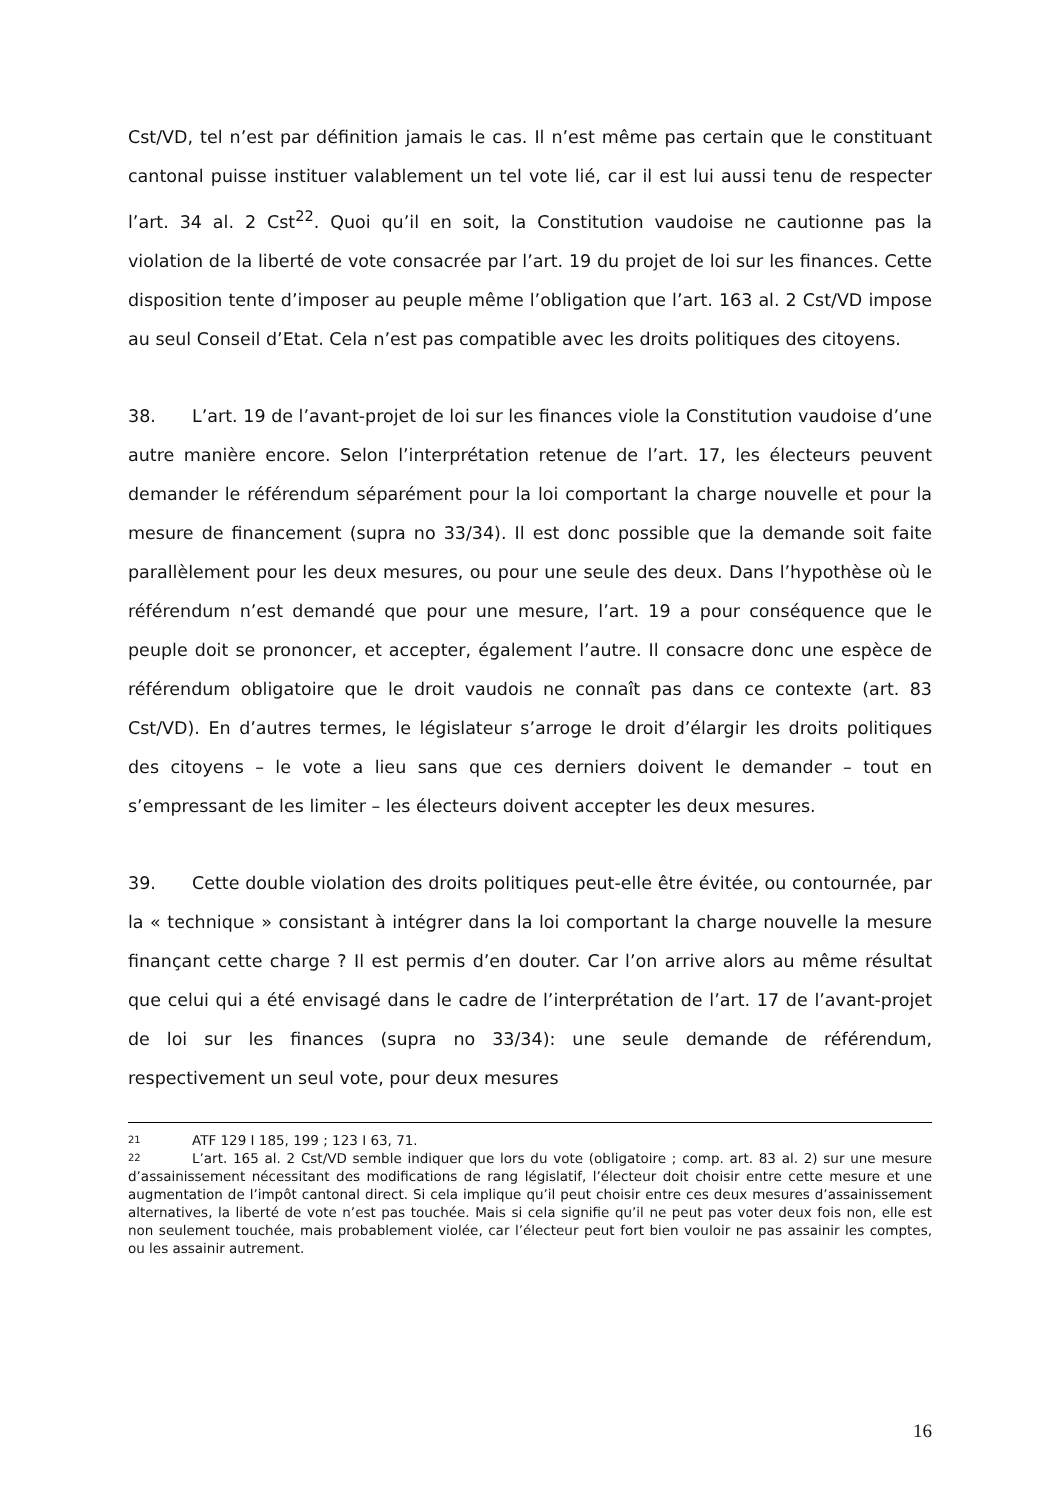Cst/VD, tel n’est par définition jamais le cas. Il n’est même pas certain que le constituant cantonal puisse instituer valablement un tel vote lié, car il est lui aussi tenu de respecter l’art. 34 al. 2 Cst<sup>22</sup>. Quoi qu’il en soit, la Constitution vaudoise ne cautionne pas la violation de la liberté de vote consacrée par l’art. 19 du projet de loi sur les finances. Cette disposition tente d’imposer au peuple même l’obligation que l’art. 163 al. 2 Cst/VD impose au seul Conseil d’Etat. Cela n’est pas compatible avec les droits politiques des citoyens.
38. L’art. 19 de l’avant-projet de loi sur les finances viole la Constitution vaudoise d’une autre manière encore. Selon l’interprétation retenue de l’art. 17, les électeurs peuvent demander le référendum séparément pour la loi comportant la charge nouvelle et pour la mesure de financement (supra no 33/34). Il est donc possible que la demande soit faite parallèlement pour les deux mesures, ou pour une seule des deux. Dans l’hypothèse où le référendum n’est demandé que pour une mesure, l’art. 19 a pour conséquence que le peuple doit se prononcer, et accepter, également l’autre. Il consacre donc une espèce de référendum obligatoire que le droit vaudois ne connaît pas dans ce contexte (art. 83 Cst/VD). En d’autres termes, le législateur s’arroge le droit d’élargir les droits politiques des citoyens – le vote a lieu sans que ces derniers doivent le demander – tout en s’empressant de les limiter – les électeurs doivent accepter les deux mesures.
39. Cette double violation des droits politiques peut-elle être évitée, ou contournée, par la « technique » consistant à intégrer dans la loi comportant la charge nouvelle la mesure finançant cette charge ? Il est permis d’en douter. Car l’on arrive alors au même résultat que celui qui a été envisagé dans le cadre de l’interprétation de l’art. 17 de l’avant-projet de loi sur les finances (supra no 33/34): une seule demande de référendum, respectivement un seul vote, pour deux mesures
21 ATF 129 I 185, 199 ; 123 I 63, 71.
22 L’art. 165 al. 2 Cst/VD semble indiquer que lors du vote (obligatoire ; comp. art. 83 al. 2) sur une mesure d’assainissement nécessitant des modifications de rang législatif, l’électeur doit choisir entre cette mesure et une augmentation de l’impôt cantonal direct. Si cela implique qu’il peut choisir entre ces deux mesures d’assainissement alternatives, la liberté de vote n’est pas touchée. Mais si cela signifie qu’il ne peut pas voter deux fois non, elle est non seulement touchée, mais probablement violée, car l’électeur peut fort bien vouloir ne pas assainir les comptes, ou les assainir autrement.
16